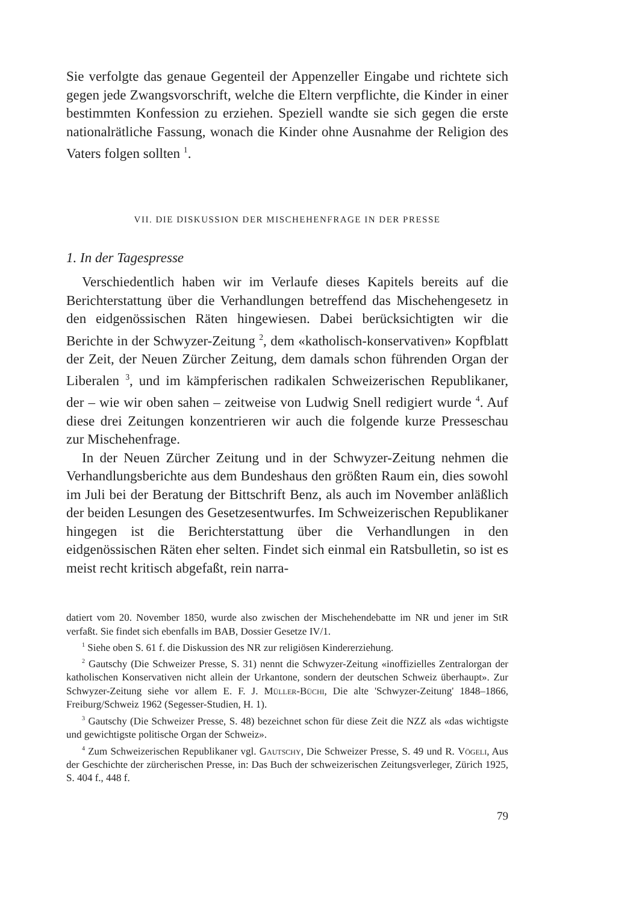Sie verfolgte das genaue Gegenteil der Appenzeller Eingabe und richtete sich gegen jede Zwangsvorschrift, welche die Eltern verpflichte, die Kinder in einer bestimmten Konfession zu erziehen. Speziell wandte sie sich gegen die erste nationalrätliche Fassung, wonach die Kinder ohne Ausnahme der Religion des Vaters folgen sollten <sup>1</sup>.
VII. DIE DISKUSSION DER MISCHEHENFRAGE IN DER PRESSE
1. In der Tagespresse
Verschiedentlich haben wir im Verlaufe dieses Kapitels bereits auf die Berichterstattung über die Verhandlungen betreffend das Mischehengesetz in den eidgenössischen Räten hingewiesen. Dabei berücksichtigten wir die Berichte in der Schwyzer-Zeitung <sup>2</sup>, dem «katholisch-konservativen» Kopfblatt der Zeit, der Neuen Zürcher Zeitung, dem damals schon führenden Organ der Liberalen <sup>3</sup>, und im kämpferischen radikalen Schweizerischen Republikaner, der – wie wir oben sahen – zeitweise von Ludwig Snell redigiert wurde <sup>4</sup>. Auf diese drei Zeitungen konzentrieren wir auch die folgende kurze Presseschau zur Mischehenfrage.
In der Neuen Zürcher Zeitung und in der Schwyzer-Zeitung nehmen die Verhandlungsberichte aus dem Bundeshaus den größten Raum ein, dies sowohl im Juli bei der Beratung der Bittschrift Benz, als auch im November anläßlich der beiden Lesungen des Gesetzesentwurfes. Im Schweizerischen Republikaner hingegen ist die Berichterstattung über die Verhandlungen in den eidgenössischen Räten eher selten. Findet sich einmal ein Ratsbulletin, so ist es meist recht kritisch abgefaßt, rein narra-
datiert vom 20. November 1850, wurde also zwischen der Mischehendebatte im NR und jener im StR verfaßt. Sie findet sich ebenfalls im BAB, Dossier Gesetze IV/1.
<sup>1</sup> Siehe oben S. 61 f. die Diskussion des NR zur religiösen Kindererziehung.
<sup>2</sup> Gautschy (Die Schweizer Presse, S. 31) nennt die Schwyzer-Zeitung «inoffizielles Zentralorgan der katholischen Konservativen nicht allein der Urkantone, sondern der deutschen Schweiz überhaupt». Zur Schwyzer-Zeitung siehe vor allem E. F. J. Müller-Büchi, Die alte 'Schwyzer-Zeitung' 1848–1866, Freiburg/Schweiz 1962 (Segesser-Studien, H. 1).
<sup>3</sup> Gautschy (Die Schweizer Presse, S. 48) bezeichnet schon für diese Zeit die NZZ als «das wichtigste und gewichtigste politische Organ der Schweiz».
<sup>4</sup> Zum Schweizerischen Republikaner vgl. Gautschy, Die Schweizer Presse, S. 49 und R. Vögeli, Aus der Geschichte der zürcherischen Presse, in: Das Buch der schweizerischen Zeitungsverleger, Zürich 1925, S. 404 f., 448 f.
79